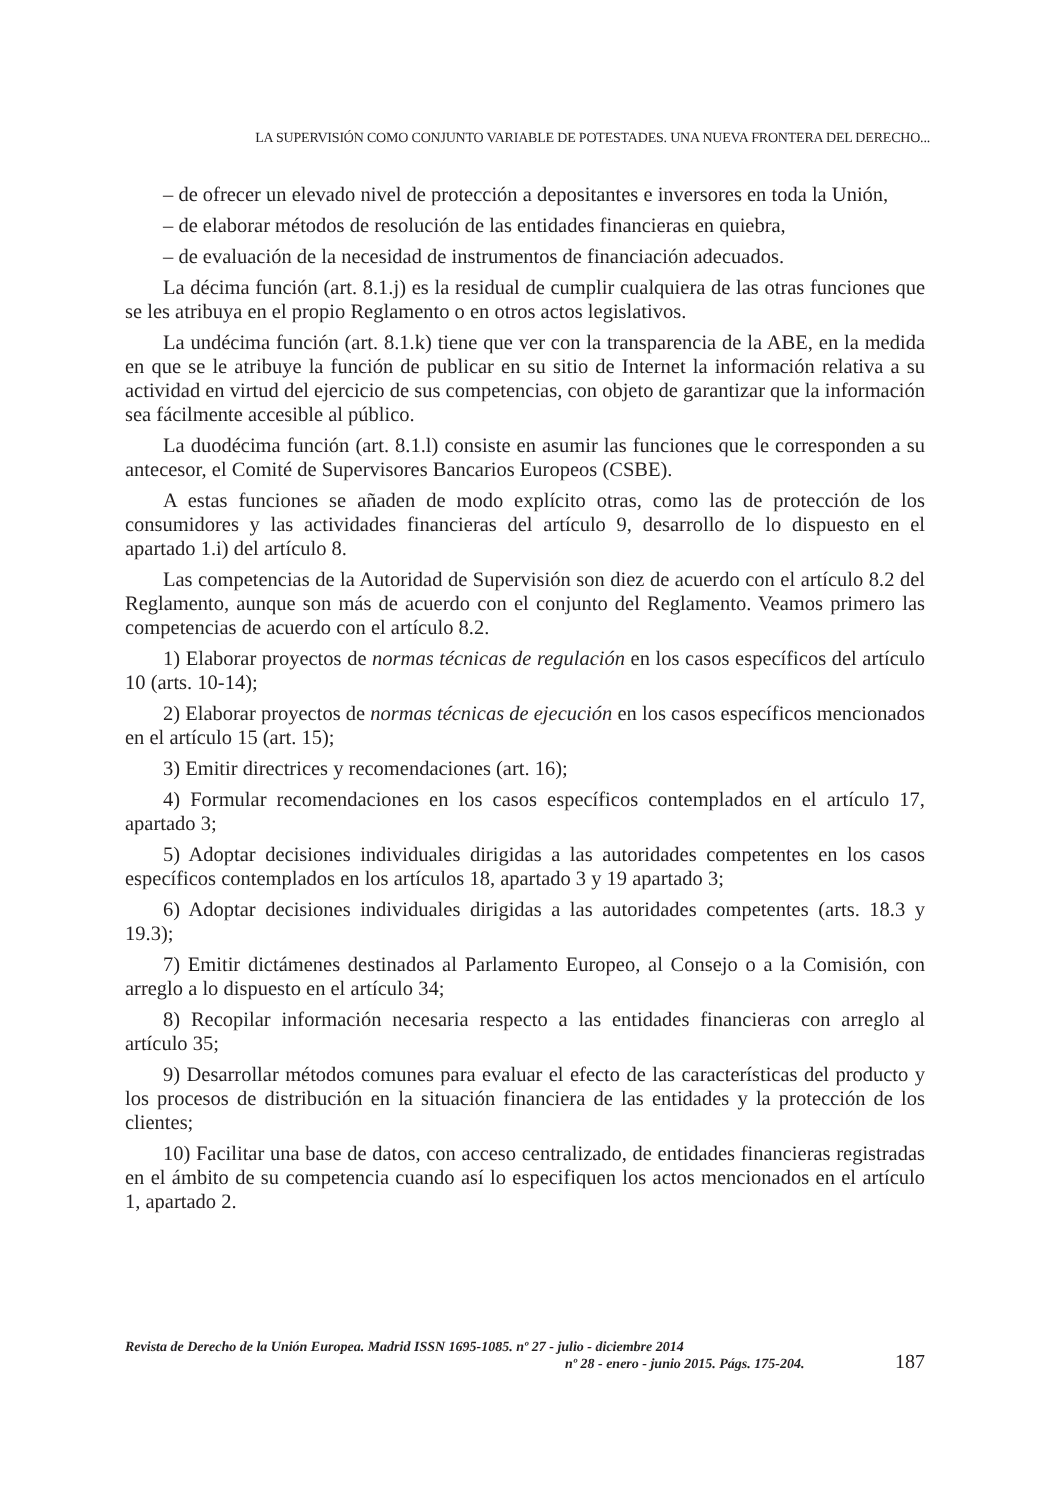LA SUPERVISIÓN COMO CONJUNTO VARIABLE DE POTESTADES. UNA NUEVA FRONTERA DEL DERECHO...
– de ofrecer un elevado nivel de protección a depositantes e inversores en toda la Unión,
– de elaborar métodos de resolución de las entidades financieras en quiebra,
– de evaluación de la necesidad de instrumentos de financiación adecuados.
La décima función (art. 8.1.j) es la residual de cumplir cualquiera de las otras funciones que se les atribuya en el propio Reglamento o en otros actos legislativos.
La undécima función (art. 8.1.k) tiene que ver con la transparencia de la ABE, en la medida en que se le atribuye la función de publicar en su sitio de Internet la información relativa a su actividad en virtud del ejercicio de sus competencias, con objeto de garantizar que la información sea fácilmente accesible al público.
La duodécima función (art. 8.1.l) consiste en asumir las funciones que le corresponden a su antecesor, el Comité de Supervisores Bancarios Europeos (CSBE).
A estas funciones se añaden de modo explícito otras, como las de protección de los consumidores y las actividades financieras del artículo 9, desarrollo de lo dispuesto en el apartado 1.i) del artículo 8.
Las competencias de la Autoridad de Supervisión son diez de acuerdo con el artículo 8.2 del Reglamento, aunque son más de acuerdo con el conjunto del Reglamento. Veamos primero las competencias de acuerdo con el artículo 8.2.
1) Elaborar proyectos de normas técnicas de regulación en los casos específicos del artículo 10 (arts. 10-14);
2) Elaborar proyectos de normas técnicas de ejecución en los casos específicos mencionados en el artículo 15 (art. 15);
3) Emitir directrices y recomendaciones (art. 16);
4) Formular recomendaciones en los casos específicos contemplados en el artículo 17, apartado 3;
5) Adoptar decisiones individuales dirigidas a las autoridades competentes en los casos específicos contemplados en los artículos 18, apartado 3 y 19 apartado 3;
6) Adoptar decisiones individuales dirigidas a las autoridades competentes (arts. 18.3 y 19.3);
7) Emitir dictámenes destinados al Parlamento Europeo, al Consejo o a la Comisión, con arreglo a lo dispuesto en el artículo 34;
8) Recopilar información necesaria respecto a las entidades financieras con arreglo al artículo 35;
9) Desarrollar métodos comunes para evaluar el efecto de las características del producto y los procesos de distribución en la situación financiera de las entidades y la protección de los clientes;
10) Facilitar una base de datos, con acceso centralizado, de entidades financieras registradas en el ámbito de su competencia cuando así lo especifiquen los actos mencionados en el artículo 1, apartado 2.
Revista de Derecho de la Unión Europea. Madrid ISSN 1695-1085. nº 27 - julio - diciembre 2014
nº 28 - enero - junio 2015. Págs. 175-204.
187